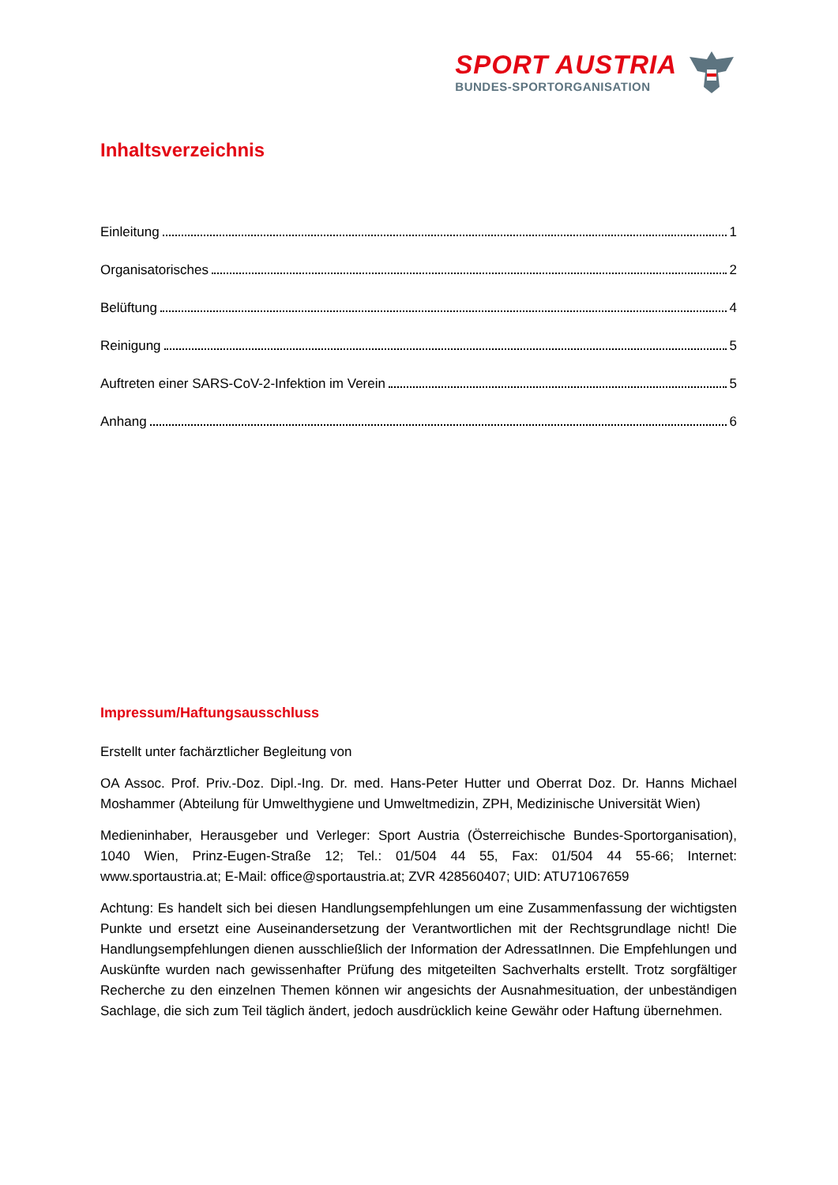SPORT AUSTRIA
BUNDES-SPORTORGANISATION
Inhaltsverzeichnis
Einleitung 1
Organisatorisches 2
Belüftung 4
Reinigung 5
Auftreten einer SARS-CoV-2-Infektion im Verein 5
Anhang 6
Impressum/Haftungsausschluss
Erstellt unter fachärztlicher Begleitung von
OA Assoc. Prof. Priv.-Doz. Dipl.-Ing. Dr. med. Hans-Peter Hutter und Oberrat Doz. Dr. Hanns Michael Moshammer (Abteilung für Umwelthygiene und Umweltmedizin, ZPH, Medizinische Universität Wien)
Medieninhaber, Herausgeber und Verleger: Sport Austria (Österreichische Bundes-Sportorganisation), 1040 Wien, Prinz-Eugen-Straße 12; Tel.: 01/504 44 55, Fax: 01/504 44 55-66; Internet: www.sportaustria.at; E-Mail: office@sportaustria.at; ZVR 428560407; UID: ATU71067659
Achtung: Es handelt sich bei diesen Handlungsempfehlungen um eine Zusammenfassung der wichtigsten Punkte und ersetzt eine Auseinandersetzung der Verantwortlichen mit der Rechtsgrundlage nicht! Die Handlungsempfehlungen dienen ausschließlich der Information der AdressatInnen. Die Empfehlungen und Auskünfte wurden nach gewissenhafter Prüfung des mitgeteilten Sachverhalts erstellt. Trotz sorgfältiger Recherche zu den einzelnen Themen können wir angesichts der Ausnahmesituation, der unbeständigen Sachlage, die sich zum Teil täglich ändert, jedoch ausdrücklich keine Gewähr oder Haftung übernehmen.